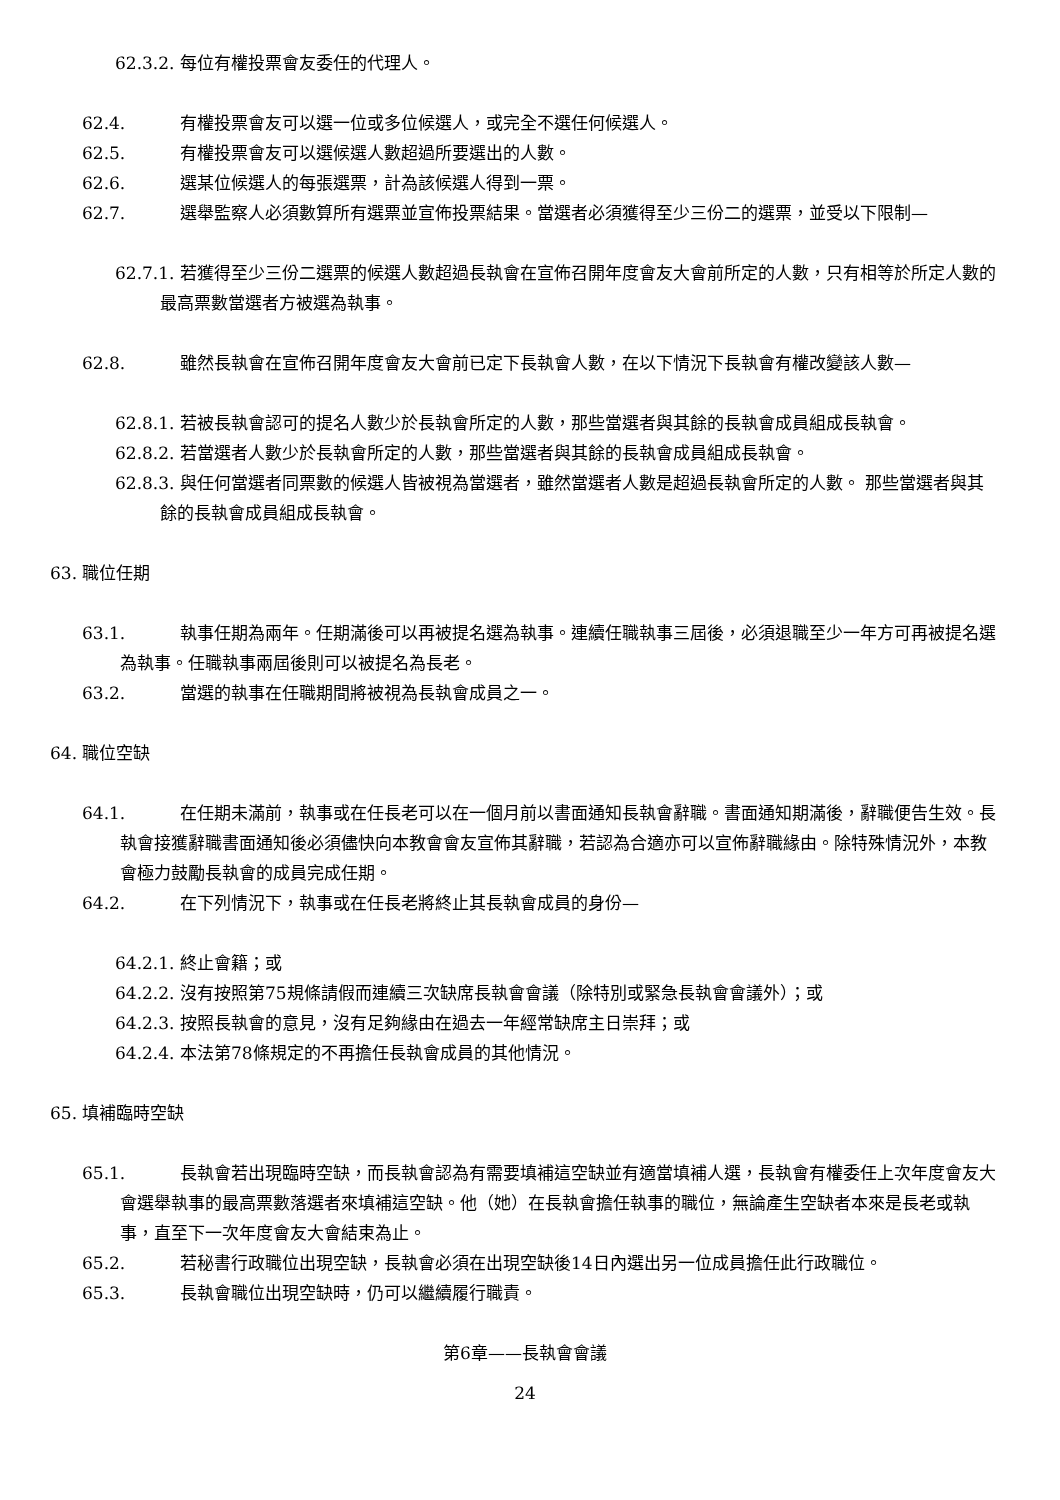62.3.2. 每位有權投票會友委任的代理人。
62.4. 有權投票會友可以選一位或多位候選人，或完全不選任何候選人。
62.5. 有權投票會友可以選候選人數超過所要選出的人數。
62.6. 選某位候選人的每張選票，計為該候選人得到一票。
62.7. 選舉監察人必須數算所有選票並宣佈投票結果。當選者必須獲得至少三份二的選票，並受以下限制—
62.7.1. 若獲得至少三份二選票的候選人數超過長執會在宣佈召開年度會友大會前所定的人數，只有相等於所定人數的最高票數當選者方被選為執事。
62.8. 雖然長執會在宣佈召開年度會友大會前已定下長執會人數，在以下情況下長執會有權改變該人數—
62.8.1. 若被長執會認可的提名人數少於長執會所定的人數，那些當選者與其餘的長執會成員組成長執會。
62.8.2. 若當選者人數少於長執會所定的人數，那些當選者與其餘的長執會成員組成長執會。
62.8.3. 與任何當選者同票數的候選人皆被視為當選者，雖然當選者人數是超過長執會所定的人數。 那些當選者與其餘的長執會成員組成長執會。
63. 職位任期
63.1. 執事任期為兩年。任期滿後可以再被提名選為執事。連續任職執事三屆後，必須退職至少一年方可再被提名選為執事。任職執事兩屆後則可以被提名為長老。
63.2. 當選的執事在任職期間將被視為長執會成員之一。
64. 職位空缺
64.1. 在任期未滿前，執事或在任長老可以在一個月前以書面通知長執會辭職。書面通知期滿後，辭職便告生效。長執會接獲辭職書面通知後必須儘快向本教會會友宣佈其辭職，若認為合適亦可以宣佈辭職緣由。除特殊情況外，本教會極力鼓勵長執會的成員完成任期。
64.2. 在下列情況下，執事或在任長老將終止其長執會成員的身份—
64.2.1. 終止會籍；或
64.2.2. 沒有按照第75規條請假而連續三次缺席長執會會議（除特別或緊急長執會會議外）；或
64.2.3. 按照長執會的意見，沒有足夠緣由在過去一年經常缺席主日崇拜；或
64.2.4. 本法第78條規定的不再擔任長執會成員的其他情況。
65. 填補臨時空缺
65.1. 長執會若出現臨時空缺，而長執會認為有需要填補這空缺並有適當填補人選，長執會有權委任上次年度會友大會選舉執事的最高票數落選者來填補這空缺。他（她）在長執會擔任執事的職位，無論產生空缺者本來是長老或執事，直至下一次年度會友大會結束為止。
65.2. 若秘書行政職位出現空缺，長執會必須在出現空缺後14日內選出另一位成員擔任此行政職位。
65.3. 長執會職位出現空缺時，仍可以繼續履行職責。
第6章——長執會會議
24